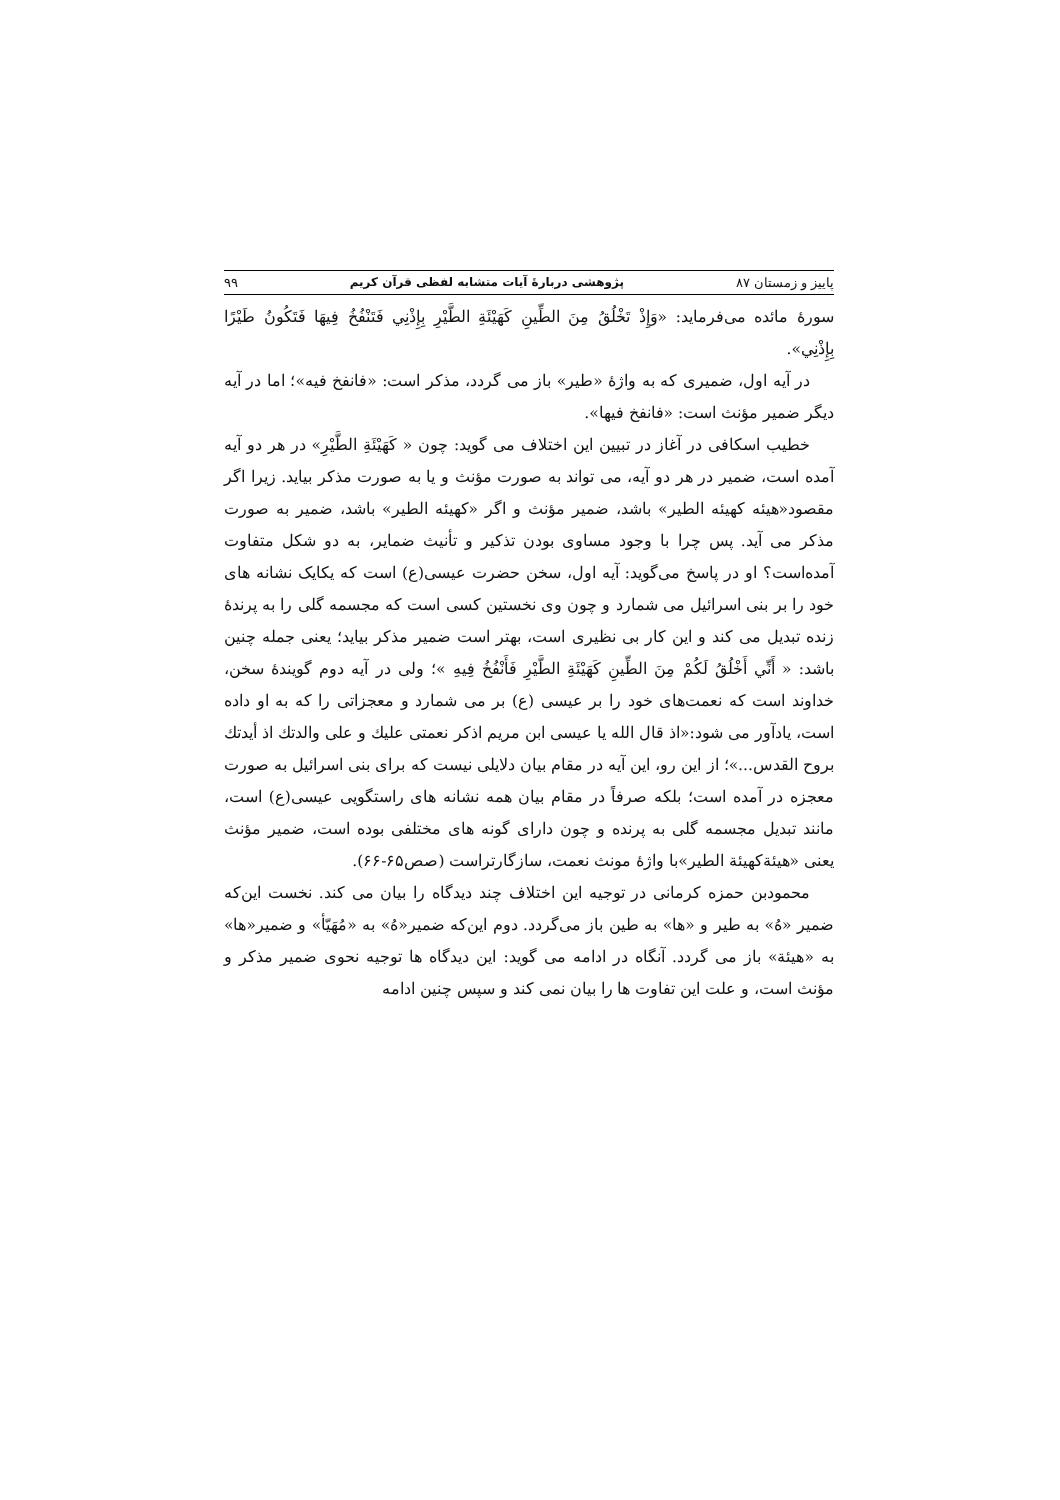پاییز و زمستان ۸۷ پژوهشی دربارهٔ آیات متشابه لفظی قرآن کریم ۹۹
سورهٔ مائده می‌فرماید: «وَإِذْ تَخْلُقُ مِنَ الطِّينِ كَهَيْئَةِ الطَّيْرِ بِإِذْنِي فَتَنْفُخُ فِيهَا فَتَكُونُ طَيْرًا بِإِذْنِي».
در آیه اول، ضمیری که به واژهٔ «طیر» باز می گردد، مذکر است: «فانفخ فیه»؛ اما در آیه دیگر ضمیر مؤنث است: «فانفخ فیها».
خطیب اسکافی در آغاز در تبیین این اختلاف می گوید: چون « كَهَيْئَةِ الطَّيْرِ» در هر دو آیه آمده است، ضمیر در هر دو آیه، می تواند به صورت مؤنث و یا به صورت مذکر بیاید. زیرا اگر مقصود«هیئه کهیئه الطیر» باشد، ضمیر مؤنث و اگر «کهیئه الطیر» باشد، ضمیر به صورت مذکر می آید. پس چرا با وجود مساوی بودن تذکیر و تأنیث ضمایر، به دو شکل متفاوت آمده‌است؟ او در پاسخ می‌گوید: آیه اول، سخن حضرت عیسی(ع) است که یکایک نشانه های خود را بر بنی اسرائیل می شمارد و چون وی نخستین کسی است که مجسمه گلی را به پرندهٔ زنده تبدیل می کند و این کار بی نظیری است، بهتر است ضمیر مذکر بیاید؛ یعنی جمله چنین باشد: « أَنِّي أَخْلُقُ لَكُمْ مِنَ الطِّينِ كَهَيْئَةِ الطَّيْرِ فَأَنْفُخُ فِيهِ »؛ ولی در آیه دوم گویندهٔ سخن، خداوند است که نعمت‌های خود را بر عیسی (ع) بر می شمارد و معجزاتی را که به او داده است، یادآور می شود:«اذ قال الله یا عیسی ابن مریم اذکر نعمتی علیك و علی والدتك اذ أیدتك بروح القدس...»؛ از این رو، این آیه در مقام بیان دلایلی نیست که برای بنی اسرائیل به صورت معجزه در آمده است؛ بلکه صرفاً در مقام بیان همه نشانه های راستگویی عیسی(ع) است، مانند تبدیل مجسمه گلی به پرنده و چون دارای گونه های مختلفی بوده است، ضمیر مؤنث یعنی «هیئةکهیئة الطیر»با واژهٔ مونث نعمت، سازگارتراست (صص۶۵-۶۶).
محمودبن حمزه کرمانی در توجیه این اختلاف چند دیدگاه را بیان می کند. نخست این‌که ضمیر «هُ» به طیر و «ها» به طین باز می‌گردد. دوم این‌که ضمیر«هُ» به «مُهَیّأ» و ضمیر«ها» به «هیئة» باز می گردد. آنگاه در ادامه می گوید: این دیدگاه ها توجیه نحوی ضمیر مذکر و مؤنث است، و علت این تفاوت ها را بیان نمی کند و سپس چنین ادامه